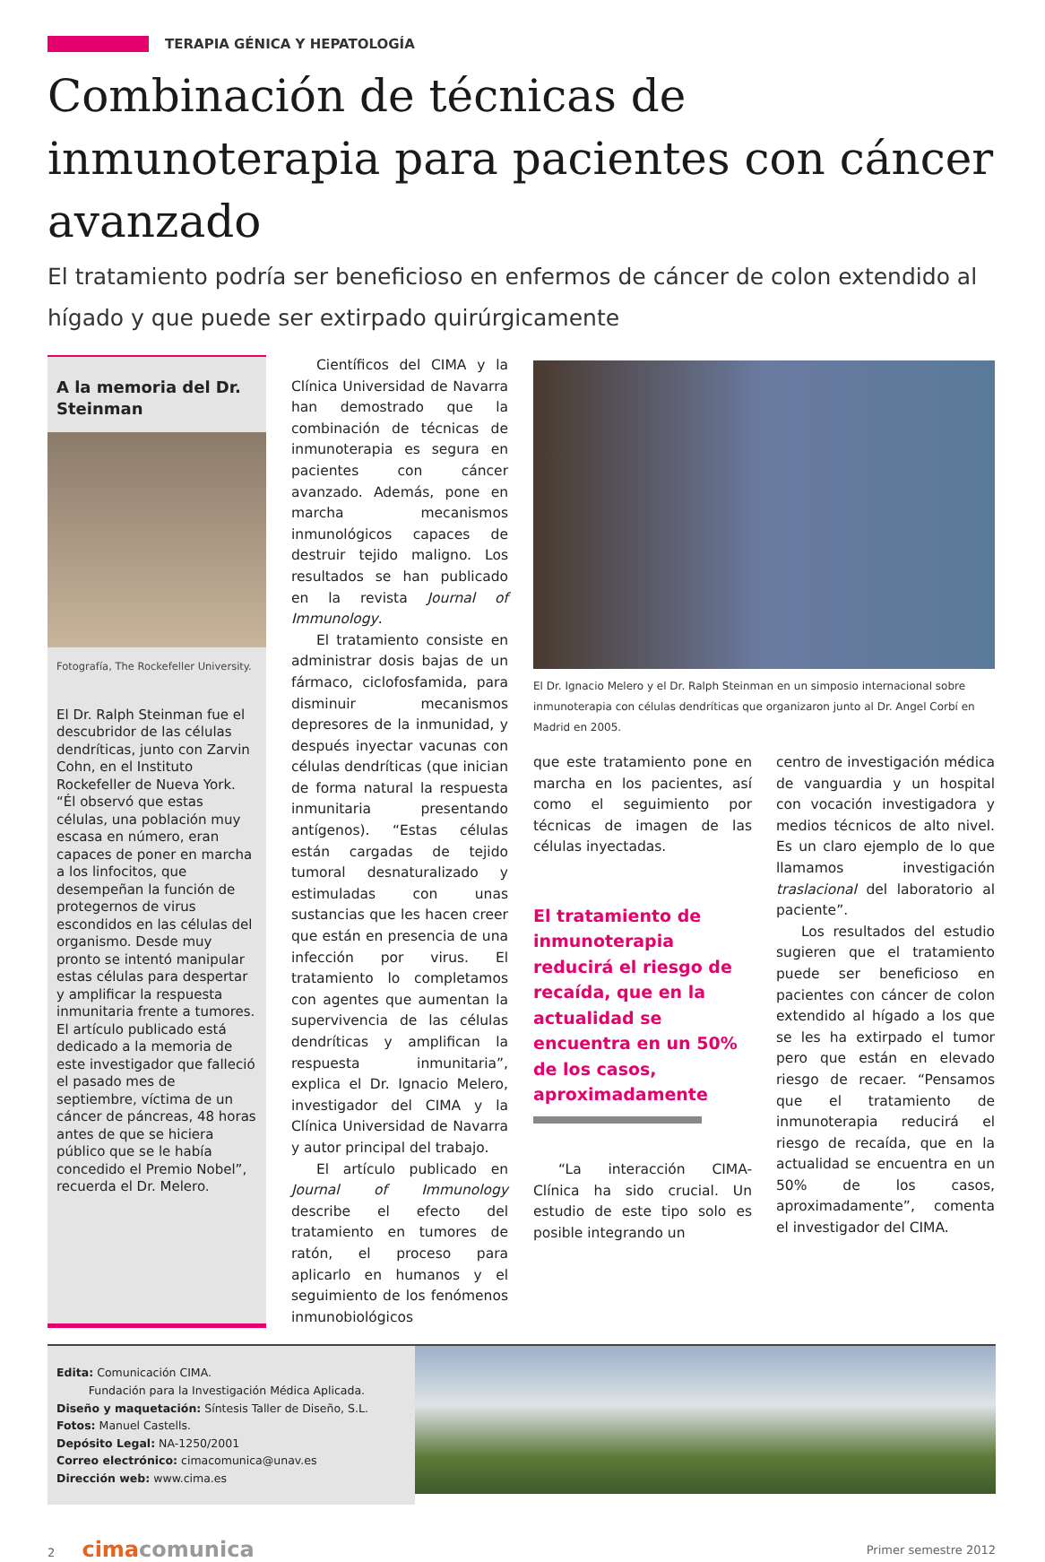TERAPIA GÉNICA Y HEPATOLOGÍA
Combinación de técnicas de inmunoterapia para pacientes con cáncer avanzado
El tratamiento podría ser beneficioso en enfermos de cáncer de colon extendido al hígado y que puede ser extirpado quirúrgicamente
A la memoria del Dr. Steinman
Fotografía, The Rockefeller University.
El Dr. Ralph Steinman fue el descubridor de las células dendríticas, junto con Zarvin Cohn, en el Instituto Rockefeller de Nueva York. “Él observó que estas células, una población muy escasa en número, eran capaces de poner en marcha a los linfocitos, que desempeñan la función de protegernos de virus escondidos en las células del organismo. Desde muy pronto se intentó manipular estas células para despertar y amplificar la respuesta inmunitaria frente a tumores. El artículo publicado está dedicado a la memoria de este investigador que falleció el pasado mes de septiembre, víctima de un cáncer de páncreas, 48 horas antes de que se hiciera público que se le había concedido el Premio Nobel”, recuerda el Dr. Melero.
Científicos del CIMA y la Clínica Universidad de Navarra han demostrado que la combinación de técnicas de inmunoterapia es segura en pacientes con cáncer avanzado. Además, pone en marcha mecanismos inmunológicos capaces de destruir tejido maligno. Los resultados se han publicado en la revista Journal of Immunology.
El tratamiento consiste en administrar dosis bajas de un fármaco, ciclofosfamida, para disminuir mecanismos depresores de la inmunidad, y después inyectar vacunas con células dendríticas (que inician de forma natural la respuesta inmunitaria presentando antígenos). “Estas células están cargadas de tejido tumoral desnaturalizado y estimuladas con unas sustancias que les hacen creer que están en presencia de una infección por virus. El tratamiento lo completamos con agentes que aumentan la supervivencia de las células dendríticas y amplifican la respuesta inmunitaria”, explica el Dr. Ignacio Melero, investigador del CIMA y la Clínica Universidad de Navarra y autor principal del trabajo.
El artículo publicado en Journal of Immunology describe el efecto del tratamiento en tumores de ratón, el proceso para aplicarlo en humanos y el seguimiento de los fenómenos inmunobiológicos
El Dr. Ignacio Melero y el Dr. Ralph Steinman en un simposio internacional sobre inmunoterapia con células dendríticas que organizaron junto al Dr. Angel Corbí en Madrid en 2005.
que este tratamiento pone en marcha en los pacientes, así como el seguimiento por técnicas de imagen de las células inyectadas.
El tratamiento de inmunoterapia reducirá el riesgo de recaída, que en la actualidad se encuentra en un 50% de los casos, aproximadamente
“La interacción CIMA-Clínica ha sido crucial. Un estudio de este tipo solo es posible integrando un
centro de investigación médica de vanguardia y un hospital con vocación investigadora y medios técnicos de alto nivel. Es un claro ejemplo de lo que llamamos investigación traslacional del laboratorio al paciente”.
Los resultados del estudio sugieren que el tratamiento puede ser beneficioso en pacientes con cáncer de colon extendido al hígado a los que se les ha extirpado el tumor pero que están en elevado riesgo de recaer. “Pensamos que el tratamiento de inmunoterapia reducirá el riesgo de recaída, que en la actualidad se encuentra en un 50% de los casos, aproximadamente”, comenta el investigador del CIMA.
Edita: Comunicación CIMA.
Fundación para la Investigación Médica Aplicada.
Diseño y maquetación: Síntesis Taller de Diseño, S.L.
Fotos: Manuel Castells.
Depósito Legal: NA-1250/2001
Correo electrónico: cimacomunica@unav.es
Dirección web: www.cima.es
2 cima comunica
Primer semestre 2012